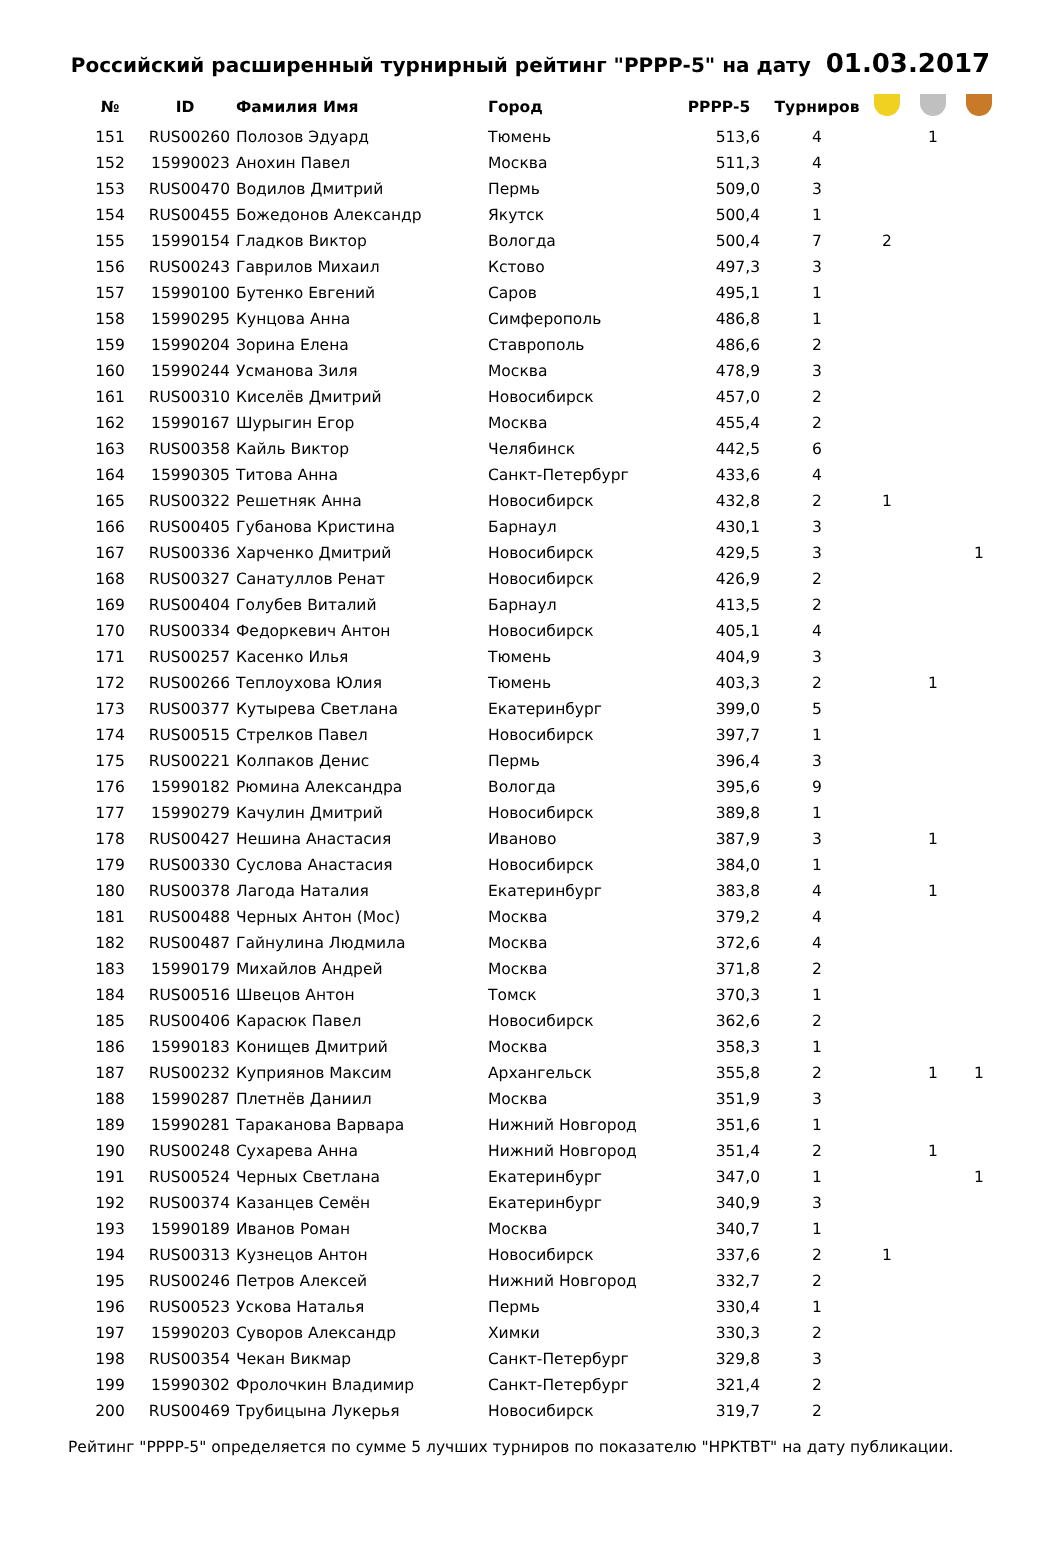Российский расширенный турнирный рейтинг "РРРР-5" на дату 01.03.2017
| № | ID | Фамилия Имя | Город | РРРР-5 | Турниров | | | |
| --- | --- | --- | --- | --- | --- | --- | --- | --- |
| 151 | RUS00260 | Полозов Эдуард | Тюмень | 513,6 | 4 | | 1 | |
| 152 | 15990023 | Анохин Павел | Москва | 511,3 | 4 | | | |
| 153 | RUS00470 | Водилов Дмитрий | Пермь | 509,0 | 3 | | | |
| 154 | RUS00455 | Божедонов Александр | Якутск | 500,4 | 1 | | | |
| 155 | 15990154 | Гладков Виктор | Вологда | 500,4 | 7 | 2 | | |
| 156 | RUS00243 | Гаврилов Михаил | Кстово | 497,3 | 3 | | | |
| 157 | 15990100 | Бутенко Евгений | Саров | 495,1 | 1 | | | |
| 158 | 15990295 | Кунцова Анна | Симферополь | 486,8 | 1 | | | |
| 159 | 15990204 | Зорина Елена | Ставрополь | 486,6 | 2 | | | |
| 160 | 15990244 | Усманова Зиля | Москва | 478,9 | 3 | | | |
| 161 | RUS00310 | Киселёв Дмитрий | Новосибирск | 457,0 | 2 | | | |
| 162 | 15990167 | Шурыгин Егор | Москва | 455,4 | 2 | | | |
| 163 | RUS00358 | Кайль Виктор | Челябинск | 442,5 | 6 | | | |
| 164 | 15990305 | Титова Анна | Санкт-Петербург | 433,6 | 4 | | | |
| 165 | RUS00322 | Решетняк Анна | Новосибирск | 432,8 | 2 | 1 | | |
| 166 | RUS00405 | Губанова Кристина | Барнаул | 430,1 | 3 | | | |
| 167 | RUS00336 | Харченко Дмитрий | Новосибирск | 429,5 | 3 | | | 1 |
| 168 | RUS00327 | Санатуллов Ренат | Новосибирск | 426,9 | 2 | | | |
| 169 | RUS00404 | Голубев Виталий | Барнаул | 413,5 | 2 | | | |
| 170 | RUS00334 | Федоркевич Антон | Новосибирск | 405,1 | 4 | | | |
| 171 | RUS00257 | Касенко Илья | Тюмень | 404,9 | 3 | | | |
| 172 | RUS00266 | Теплоухова Юлия | Тюмень | 403,3 | 2 | | 1 | |
| 173 | RUS00377 | Кутырева Светлана | Екатеринбург | 399,0 | 5 | | | |
| 174 | RUS00515 | Стрелков Павел | Новосибирск | 397,7 | 1 | | | |
| 175 | RUS00221 | Колпаков Денис | Пермь | 396,4 | 3 | | | |
| 176 | 15990182 | Рюмина Александра | Вологда | 395,6 | 9 | | | |
| 177 | 15990279 | Качулин Дмитрий | Новосибирск | 389,8 | 1 | | | |
| 178 | RUS00427 | Нешина Анастасия | Иваново | 387,9 | 3 | | 1 | |
| 179 | RUS00330 | Суслова Анастасия | Новосибирск | 384,0 | 1 | | | |
| 180 | RUS00378 | Лагода Наталия | Екатеринбург | 383,8 | 4 | | 1 | |
| 181 | RUS00488 | Черных Антон (Мос) | Москва | 379,2 | 4 | | | |
| 182 | RUS00487 | Гайнулина Людмила | Москва | 372,6 | 4 | | | |
| 183 | 15990179 | Михайлов Андрей | Москва | 371,8 | 2 | | | |
| 184 | RUS00516 | Швецов Антон | Томск | 370,3 | 1 | | | |
| 185 | RUS00406 | Карасюк Павел | Новосибирск | 362,6 | 2 | | | |
| 186 | 15990183 | Конищев Дмитрий | Москва | 358,3 | 1 | | | |
| 187 | RUS00232 | Куприянов Максим | Архангельск | 355,8 | 2 | | 1 | 1 |
| 188 | 15990287 | Плетнёв Даниил | Москва | 351,9 | 3 | | | |
| 189 | 15990281 | Тараканова Варвара | Нижний Новгород | 351,6 | 1 | | | |
| 190 | RUS00248 | Сухарева Анна | Нижний Новгород | 351,4 | 2 | | 1 | |
| 191 | RUS00524 | Черных Светлана | Екатеринбург | 347,0 | 1 | | | 1 |
| 192 | RUS00374 | Казанцев Семён | Екатеринбург | 340,9 | 3 | | | |
| 193 | 15990189 | Иванов Роман | Москва | 340,7 | 1 | | | |
| 194 | RUS00313 | Кузнецов Антон | Новосибирск | 337,6 | 2 | 1 | | |
| 195 | RUS00246 | Петров Алексей | Нижний Новгород | 332,7 | 2 | | | |
| 196 | RUS00523 | Ускова Наталья | Пермь | 330,4 | 1 | | | |
| 197 | 15990203 | Суворов Александр | Химки | 330,3 | 2 | | | |
| 198 | RUS00354 | Чекан Викмар | Санкт-Петербург | 329,8 | 3 | | | |
| 199 | 15990302 | Фролочкин Владимир | Санкт-Петербург | 321,4 | 2 | | | |
| 200 | RUS00469 | Трубицына Лукерья | Новосибирск | 319,7 | 2 | | | |
Рейтинг "РРРР-5" определяется по сумме 5 лучших турниров по показателю "НРКТВТ" на дату публикации.